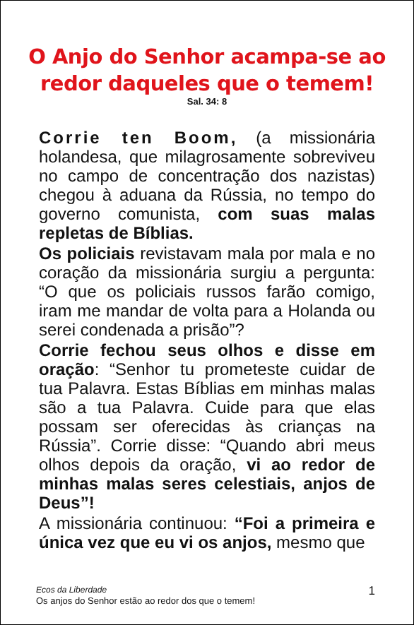O Anjo do Senhor acampa-se ao
redor daqueles que o temem!
Sal. 34: 8
Corrie ten Boom, (a missionária holandesa, que milagrosamente sobreviveu no campo de concentração dos nazistas) chegou à aduana da Rússia, no tempo do governo comunista, com suas malas repletas de Bíblias.
Os policiais revistavam mala por mala e no coração da missionária surgiu a pergunta: “O que os policiais russos farão comigo, iram me mandar de volta para a Holanda ou serei condenada a prisão”?
Corrie fechou seus olhos e disse em oração: “Senhor tu prometeste cuidar de tua Palavra. Estas Bíblias em minhas malas são a tua Palavra. Cuide para que elas possam ser oferecidas às crianças na Rússia”. Corrie disse: “Quando abri meus olhos depois da oração, vi ao redor de minhas malas seres celestiais, anjos de Deus”!
A missionária continuou: “Foi a primeira e única vez que eu vi os anjos, mesmo que
Ecos da Liberdade
Os anjos do Senhor estão ao redor dos que o temem!
1